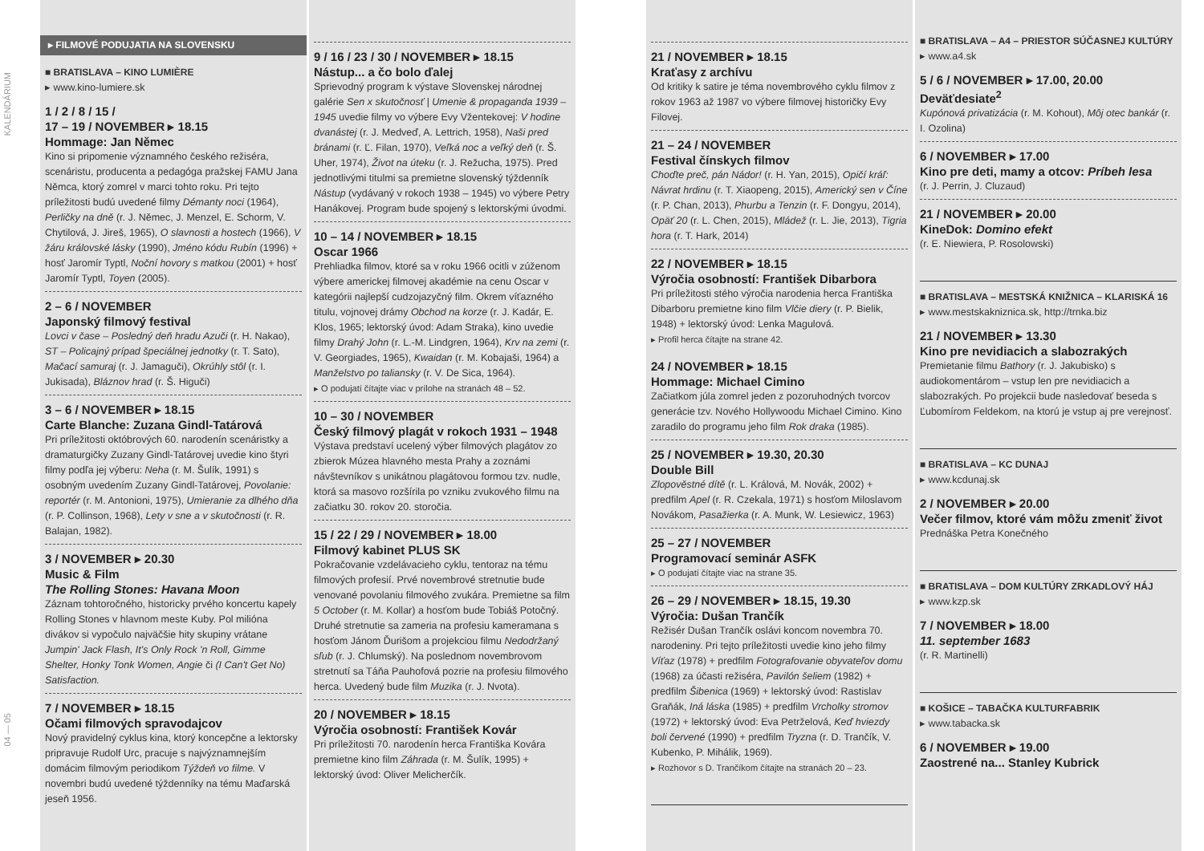KALENDÁRIUM
04 — 05
▸ FILMOVÉ PODUJATIA NA SLOVENSKU
■ BRATISLAVA – KINO LUMIÈRE
▸ www.kino-lumiere.sk
1 / 2 / 8 / 15 /
17 – 19 / NOVEMBER ▸ 18.15
Hommage: Jan Němec
Kino si pripomenie významného českého režiséra, scenáristu, producenta a pedagóga pražskej FAMU Jana Němca, ktorý zomrel v marci tohto roku. Pri tejto príležitosti budú uvedené filmy Démanty noci (1964), Perličky na dně (r. J. Němec, J. Menzel, E. Schorm, V. Chytilová, J. Jireš, 1965), O slavnosti a hostech (1966), V žáru královské lásky (1990), Jméno kódu Rubín (1996) + hosť Jaromír Typtl, Noční hovory s matkou (2001) + hosť Jaromír Typtl, Toyen (2005).
2 – 6 / NOVEMBER
Japonský filmový festival
Lovci v čase – Posledný deň hradu Azuči (r. H. Nakao), ST – Policajný prípad špeciálnej jednotky (r. T. Sato), Mačací samuraj (r. J. Jamaguči), Okrúhly stôl (r. I. Jukisada), Bláznov hrad (r. Š. Higuči)
3 – 6 / NOVEMBER ▸ 18.15
Carte Blanche: Zuzana Gindl-Tatárová
Pri príležitosti októbrových 60. narodenín scenáristky a dramaturgičky Zuzany Gindl-Tatárovej uvedie kino štyri filmy podľa jej výberu: Neha (r. M. Šulík, 1991) s osobným uvedením Zuzany Gindl-Tatárovej, Povolanie: reportér (r. M. Antonioni, 1975), Umieranie za dlhého dňa (r. P. Collinson, 1968), Lety v sne a v skutočnosti (r. R. Balajan, 1982).
3 / NOVEMBER ▸ 20.30
Music & Film
The Rolling Stones: Havana Moon
Záznam tohtoročného, historicky prvého koncertu kapely Rolling Stones v hlavnom meste Kuby. Pol milióna divákov si vypočulo najväčšie hity skupiny vrátane Jumpin' Jack Flash, It's Only Rock 'n Roll, Gimme Shelter, Honky Tonk Women, Angie či (I Can't Get No) Satisfaction.
7 / NOVEMBER ▸ 18.15
Očami filmových spravodajcov
Nový pravidelný cyklus kina, ktorý koncepčne a lektorsky pripravuje Rudolf Urc, pracuje s najvýznamnejším domácim filmovým periodikom Týždeň vo filme. V novembri budú uvedené týždenníky na tému Maďarská jeseň 1956.
9 / 16 / 23 / 30 / NOVEMBER ▸ 18.15
Nástup... a čo bolo ďalej
Sprievodný program k výstave Slovenskej národnej galérie Sen x skutočnosť | Umenie & propaganda 1939 – 1945 uvedie filmy vo výbere Evy Vžentekovej: V hodine dvanástej (r. J. Medveď, A. Lettrich, 1958), Naši pred bránami (r. Ľ. Filan, 1970), Veľká noc a veľký deň (r. Š. Uher, 1974), Život na úteku (r. J. Režucha, 1975). Pred jednotlivými titulmi sa premietne slovenský týždenník Nástup (vydávaný v rokoch 1938 – 1945) vo výbere Petry Hanákovej. Program bude spojený s lektorskými úvodmi.
10 – 14 / NOVEMBER ▸ 18.15
Oscar 1966
Prehliadka filmov, ktoré sa v roku 1966 ocitli v zúženom výbere americkej filmovej akadémie na cenu Oscar v kategórii najlepší cudzojazyčný film. Okrem víťazného titulu, vojnovej drámy Obchod na korze (r. J. Kadár, E. Klos, 1965; lektorský úvod: Adam Straka), kino uvedie filmy Drahý John (r. L.-M. Lindgren, 1964), Krv na zemi (r. V. Georgiades, 1965), Kwaidan (r. M. Kobajaši, 1964) a Manželstvo po taliansky (r. V. De Sica, 1964).
▸ O podujatí čítajte viac v prílohe na stranách 48 – 52.
10 – 30 / NOVEMBER
Český filmový plagát v rokoch 1931 – 1948
Výstava predstaví ucelený výber filmových plagátov zo zbierok Múzea hlavného mesta Prahy a zoznámi návštevníkov s unikátnou plagátovou formou tzv. nudle, ktorá sa masovo rozšírila po vzniku zvukového filmu na začiatku 30. rokov 20. storočia.
15 / 22 / 29 / NOVEMBER ▸ 18.00
Filmový kabinet PLUS SK
Pokračovanie vzdelávacieho cyklu, tentoraz na tému filmových profesií. Prvé novembrové stretnutie bude venované povolaniu filmového zvukára. Premietne sa film 5 October (r. M. Kollar) a hosťom bude Tobiáš Potočný. Druhé stretnutie sa zameria na profesiu kameramana s hosťom Jánom Ďurišom a projekciou filmu Nedodržaný sľub (r. J. Chlumský). Na poslednom novembrovom stretnutí sa Táňa Pauhofová pozrie na profesiu filmového herca. Uvedený bude film Muzika (r. J. Nvota).
20 / NOVEMBER ▸ 18.15
Výročia osobností: František Kovár
Pri príležitosti 70. narodenín herca Františka Kovára premietne kino film Záhrada (r. M. Šulík, 1995) + lektorský úvod: Oliver Melicherčík.
21 / NOVEMBER ▸ 18.15
Kraťasy z archívu
Od kritiky k satire je téma novembrového cyklu filmov z rokov 1963 až 1987 vo výbere filmovej historičky Evy Filovej.
21 – 24 / NOVEMBER
Festival čínskych filmov
Choďte preč, pán Nádor! (r. H. Yan, 2015), Opičí kráľ: Návrat hrdinu (r. T. Xiaopeng, 2015), Americký sen v Číne (r. P. Chan, 2013), Phurbu a Tenzin (r. F. Dongyu, 2014), Opäť 20 (r. L. Chen, 2015), Mládež (r. L. Jie, 2013), Tigria hora (r. T. Hark, 2014)
22 / NOVEMBER ▸ 18.15
Výročia osobností: František Dibarbora
Pri príležitosti stého výročia narodenia herca Františka Dibarboru premietne kino film Vlčie diery (r. P. Bielik, 1948) + lektorský úvod: Lenka Magulová.
▸ Profil herca čítajte na strane 42.
24 / NOVEMBER ▸ 18.15
Hommage: Michael Cimino
Začiatkom júla zomrel jeden z pozoruhodných tvorcov generácie tzv. Nového Hollywoodu Michael Cimino. Kino zaradilo do programu jeho film Rok draka (1985).
25 / NOVEMBER ▸ 19.30, 20.30
Double Bill
Zlopověstné dítě (r. L. Králová, M. Novák, 2002) + predfilm Apel (r. R. Czekala, 1971) s hosťom Miloslavom Novákom, Pasažierka (r. A. Munk, W. Lesiewicz, 1963)
25 – 27 / NOVEMBER
Programovací seminár ASFK
▸ O podujatí čítajte viac na strane 35.
26 – 29 / NOVEMBER ▸ 18.15, 19.30
Výročia: Dušan Trančík
Režisér Dušan Trančík oslávi koncom novembra 70. narodeniny. Pri tejto príležitosti uvedie kino jeho filmy Víťaz (1978) + predfilm Fotografovanie obyvateľov domu (1968) za účasti režiséra, Pavilón šeliem (1982) + predfilm Šibenica (1969) + lektorský úvod: Rastislav Graňák, Iná láska (1985) + predfilm Vrcholky stromov (1972) + lektorský úvod: Eva Petrželová, Keď hviezdy boli červené (1990) + predfilm Tryzna (r. D. Trančík, V. Kubenko, P. Mihálik, 1969).
▸ Rozhovor s D. Trančíkom čítajte na stranách 20 – 23.
■ BRATISLAVA – A4 – PRIESTOR SÚČASNEJ KULTÚRY
▸ www.a4.sk
5 / 6 / NOVEMBER ▸ 17.00, 20.00
Deväťdesiate<sup>2</sup>
Kupónová privatizácia (r. M. Kohout), Môj otec bankár (r. I. Ozolina)
6 / NOVEMBER ▸ 17.00
Kino pre deti, mamy a otcov: Príbeh lesa
(r. J. Perrin, J. Cluzaud)
21 / NOVEMBER ▸ 20.00
KineDok: Domino efekt
(r. E. Niewiera, P. Rosolowski)
■ BRATISLAVA – MESTSKÁ KNIŽNICA – KLARISKÁ 16
▸ www.mestskakniznica.sk, http://trnka.biz
21 / NOVEMBER ▸ 13.30
Kino pre nevidiacich a slabozrakých
Premietanie filmu Bathory (r. J. Jakubisko) s audiokomentárom – vstup len pre nevidiacich a slabozrakých. Po projekcii bude nasledovať beseda s Ľubomírom Feldekom, na ktorú je vstup aj pre verejnosť.
■ BRATISLAVA – KC DUNAJ
▸ www.kcdunaj.sk
2 / NOVEMBER ▸ 20.00
Večer filmov, ktoré vám môžu zmeniť život
Prednáška Petra Konečného
■ BRATISLAVA – DOM KULTÚRY ZRKADLOVÝ HÁJ
▸ www.kzp.sk
7 / NOVEMBER ▸ 18.00
11. september 1683
(r. R. Martinelli)
■ KOŠICE – TABAČKA KULTURFABRIK
▸ www.tabacka.sk
6 / NOVEMBER ▸ 19.00
Zaostrené na... Stanley Kubrick